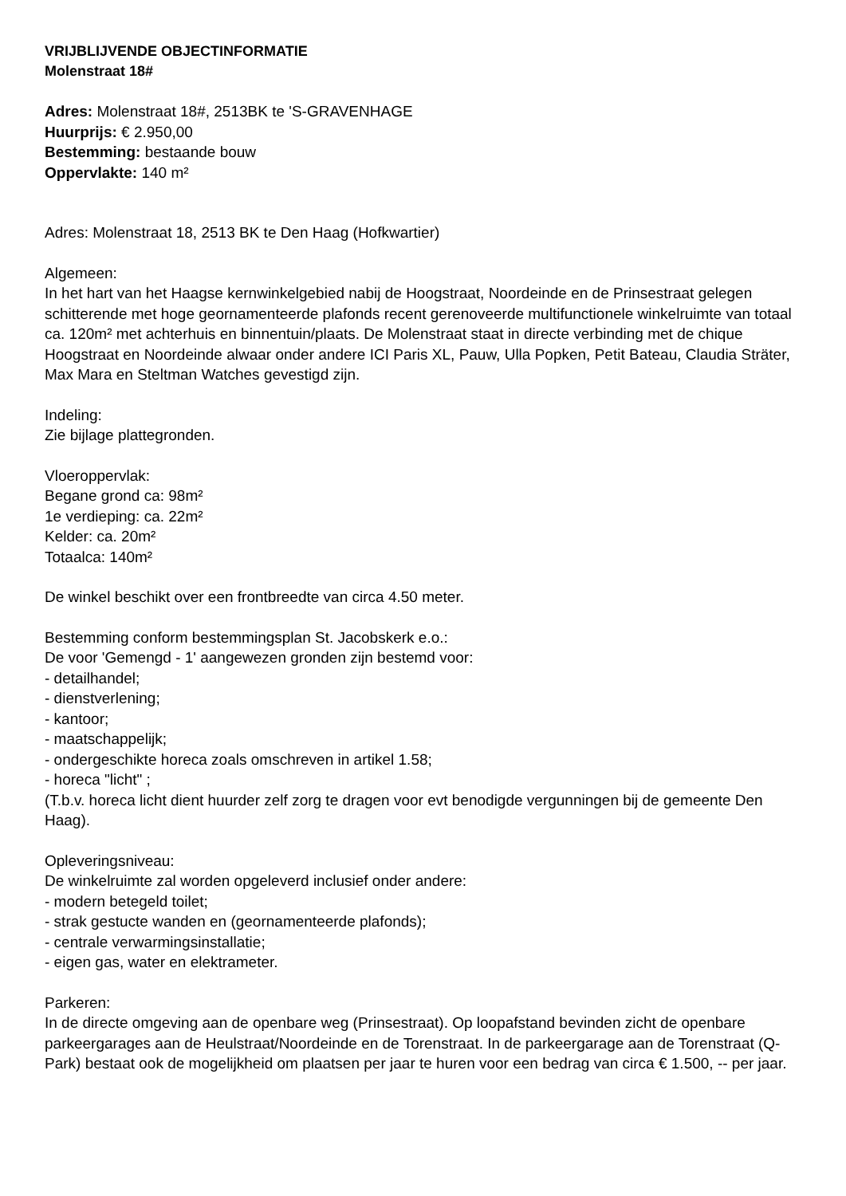VRIJBLIJVENDE OBJECTINFORMATIE
Molenstraat 18#
Adres: Molenstraat 18#, 2513BK te 'S-GRAVENHAGE
Huurprijs: € 2.950,00
Bestemming: bestaande bouw
Oppervlakte: 140 m²
Adres: Molenstraat 18, 2513 BK te Den Haag (Hofkwartier)
Algemeen:
In het hart van het Haagse kernwinkelgebied nabij de Hoogstraat, Noordeinde en de Prinsestraat gelegen schitterende met hoge geornamenteerde plafonds recent gerenoveerde multifunctionele winkelruimte van totaal ca. 120m² met achterhuis en binnentuin/plaats. De Molenstraat staat in directe verbinding met de chique Hoogstraat en Noordeinde alwaar onder andere ICI Paris XL, Pauw, Ulla Popken, Petit Bateau, Claudia Sträter, Max Mara en Steltman Watches gevestigd zijn.
Indeling:
Zie bijlage plattegronden.
Vloeroppervlak:
Begane grond ca: 98m²
1e verdieping: ca. 22m²
Kelder: ca. 20m²
Totaalca: 140m²
De winkel beschikt over een frontbreedte van circa 4.50 meter.
Bestemming conform bestemmingsplan St. Jacobskerk e.o.:
De voor 'Gemengd - 1' aangewezen gronden zijn bestemd voor:
- detailhandel;
- dienstverlening;
- kantoor;
- maatschappelijk;
- ondergeschikte horeca zoals omschreven in artikel 1.58;
- horeca "licht" ;
(T.b.v. horeca licht dient huurder zelf zorg te dragen voor evt benodigde vergunningen bij de gemeente Den Haag).
Opleveringsniveau:
De winkelruimte zal worden opgeleverd inclusief onder andere:
- modern betegeld toilet;
- strak gestucte wanden en (geornamenteerde plafonds);
- centrale verwarmingsinstallatie;
- eigen gas, water en elektrameter.
Parkeren:
In de directe omgeving aan de openbare weg (Prinsestraat). Op loopafstand bevinden zicht de openbare parkeergarages aan de Heulstraat/Noordeinde en de Torenstraat. In de parkeergarage aan de Torenstraat (Q-Park) bestaat ook de mogelijkheid om plaatsen per jaar te huren voor een bedrag van circa € 1.500, -- per jaar.